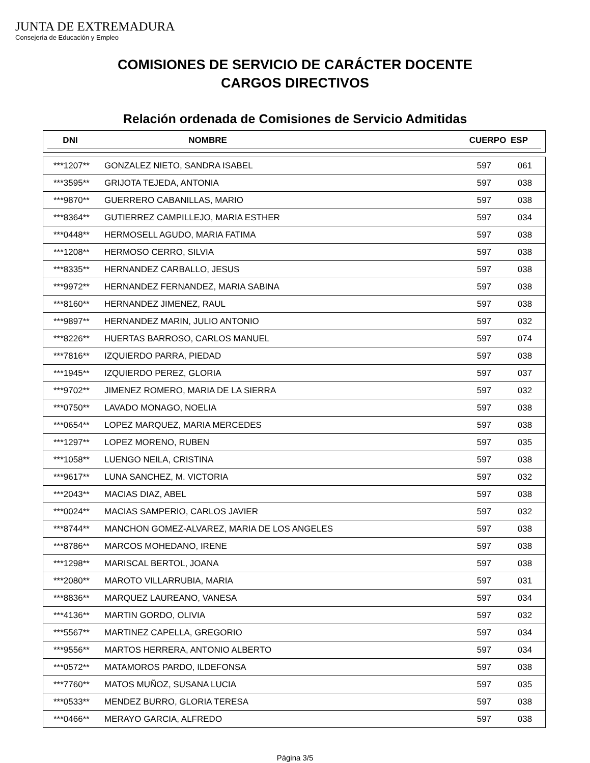JUNTA DE EXTREMADURA
Consejería de Educación y Empleo
COMISIONES DE SERVICIO DE CARÁCTER DOCENTE
CARGOS DIRECTIVOS
Relación ordenada de Comisiones de Servicio Admitidas
| DNI | NOMBRE | | CUERPO | ESP |
| --- | --- | --- | --- | --- |
| ***1207** | GONZALEZ NIETO, SANDRA ISABEL | 597 | 061 |
| ***3595** | GRIJOTA TEJEDA, ANTONIA | 597 | 038 |
| ***9870** | GUERRERO CABANILLAS, MARIO | 597 | 038 |
| ***8364** | GUTIERREZ CAMPILLEJO, MARIA ESTHER | 597 | 034 |
| ***0448** | HERMOSELL AGUDO, MARIA FATIMA | 597 | 038 |
| ***1208** | HERMOSO CERRO, SILVIA | 597 | 038 |
| ***8335** | HERNANDEZ CARBALLO, JESUS | 597 | 038 |
| ***9972** | HERNANDEZ FERNANDEZ, MARIA SABINA | 597 | 038 |
| ***8160** | HERNANDEZ JIMENEZ, RAUL | 597 | 038 |
| ***9897** | HERNANDEZ MARIN, JULIO ANTONIO | 597 | 032 |
| ***8226** | HUERTAS BARROSO, CARLOS MANUEL | 597 | 074 |
| ***7816** | IZQUIERDO PARRA, PIEDAD | 597 | 038 |
| ***1945** | IZQUIERDO PEREZ, GLORIA | 597 | 037 |
| ***9702** | JIMENEZ ROMERO, MARIA DE LA SIERRA | 597 | 032 |
| ***0750** | LAVADO MONAGO, NOELIA | 597 | 038 |
| ***0654** | LOPEZ MARQUEZ, MARIA MERCEDES | 597 | 038 |
| ***1297** | LOPEZ MORENO, RUBEN | 597 | 035 |
| ***1058** | LUENGO NEILA, CRISTINA | 597 | 038 |
| ***9617** | LUNA SANCHEZ, M. VICTORIA | 597 | 032 |
| ***2043** | MACIAS DIAZ, ABEL | 597 | 038 |
| ***0024** | MACIAS SAMPERIO, CARLOS JAVIER | 597 | 032 |
| ***8744** | MANCHON GOMEZ-ALVAREZ, MARIA DE LOS ANGELES | 597 | 038 |
| ***8786** | MARCOS MOHEDANO, IRENE | 597 | 038 |
| ***1298** | MARISCAL BERTOL, JOANA | 597 | 038 |
| ***2080** | MAROTO VILLARRUBIA, MARIA | 597 | 031 |
| ***8836** | MARQUEZ LAUREANO, VANESA | 597 | 034 |
| ***4136** | MARTIN GORDO, OLIVIA | 597 | 032 |
| ***5567** | MARTINEZ CAPELLA, GREGORIO | 597 | 034 |
| ***9556** | MARTOS HERRERA, ANTONIO ALBERTO | 597 | 034 |
| ***0572** | MATAMOROS PARDO, ILDEFONSA | 597 | 038 |
| ***7760** | MATOS MUÑOZ, SUSANA LUCIA | 597 | 035 |
| ***0533** | MENDEZ BURRO, GLORIA TERESA | 597 | 038 |
| ***0466** | MERAYO GARCIA, ALFREDO | 597 | 038 |
Página 3/5